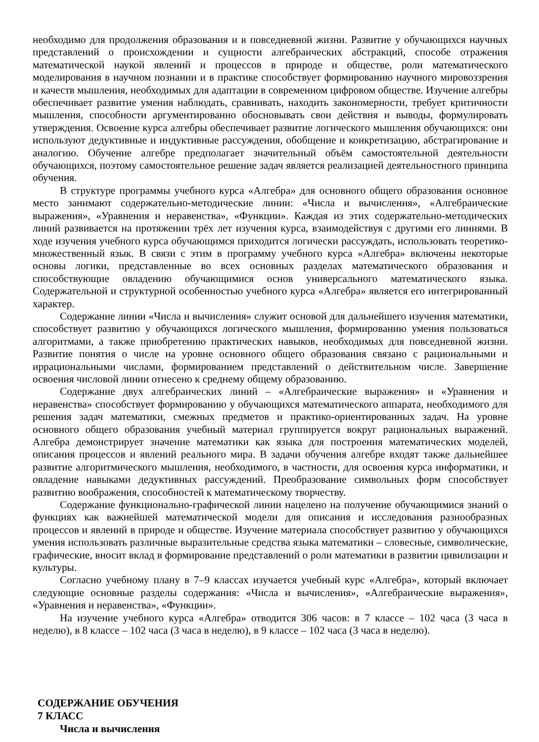необходимо для продолжения образования и в повседневной жизни. Развитие у обучающихся научных представлений о происхождении и сущности алгебраических абстракций, способе отражения математической наукой явлений и процессов в природе и обществе, роли математического моделирования в научном познании и в практике способствует формированию научного мировоззрения и качеств мышления, необходимых для адаптации в современном цифровом обществе. Изучение алгебры обеспечивает развитие умения наблюдать, сравнивать, находить закономерности, требует критичности мышления, способности аргументированно обосновывать свои действия и выводы, формулировать утверждения. Освоение курса алгебры обеспечивает развитие логического мышления обучающихся: они используют дедуктивные и индуктивные рассуждения, обобщение и конкретизацию, абстрагирование и аналогию. Обучение алгебре предполагает значительный объём самостоятельной деятельности обучающихся, поэтому самостоятельное решение задач является реализацией деятельностного принципа обучения.
В структуре программы учебного курса «Алгебра» для основного общего образования основное место занимают содержательно-методические линии: «Числа и вычисления», «Алгебраические выражения», «Уравнения и неравенства», «Функции». Каждая из этих содержательно-методических линий развивается на протяжении трёх лет изучения курса, взаимодействуя с другими его линиями. В ходе изучения учебного курса обучающимся приходится логически рассуждать, использовать теоретико-множественный язык. В связи с этим в программу учебного курса «Алгебра» включены некоторые основы логики, представленные во всех основных разделах математического образования и способствующие овладению обучающимися основ универсального математического языка. Содержательной и структурной особенностью учебного курса «Алгебра» является его интегрированный характер.
Содержание линии «Числа и вычисления» служит основой для дальнейшего изучения математики, способствует развитию у обучающихся логического мышления, формированию умения пользоваться алгоритмами, а также приобретению практических навыков, необходимых для повседневной жизни. Развитие понятия о числе на уровне основного общего образования связано с рациональными и иррациональными числами, формированием представлений о действительном числе. Завершение освоения числовой линии отнесено к среднему общему образованию.
Содержание двух алгебраических линий – «Алгебраические выражения» и «Уравнения и неравенства» способствует формированию у обучающихся математического аппарата, необходимого для решения задач математики, смежных предметов и практико-ориентированных задач. На уровне основного общего образования учебный материал группируется вокруг рациональных выражений. Алгебра демонстрирует значение математики как языка для построения математических моделей, описания процессов и явлений реального мира. В задачи обучения алгебре входят также дальнейшее развитие алгоритмического мышления, необходимого, в частности, для освоения курса информатики, и овладение навыками дедуктивных рассуждений. Преобразование символьных форм способствует развитию воображения, способностей к математическому творчеству.
Содержание функционально-графической линии нацелено на получение обучающимися знаний о функциях как важнейшей математической модели для описания и исследования разнообразных процессов и явлений в природе и обществе. Изучение материала способствует развитию у обучающихся умения использовать различные выразительные средства языка математики – словесные, символические, графические, вносит вклад в формирование представлений о роли математики в развитии цивилизации и культуры.
Согласно учебному плану в 7–9 классах изучается учебный курс «Алгебра», который включает следующие основные разделы содержания: «Числа и вычисления», «Алгебраические выражения», «Уравнения и неравенства», «Функции».
На изучение учебного курса «Алгебра» отводится 306 часов: в 7 классе – 102 часа (3 часа в неделю), в 8 классе – 102 часа (3 часа в неделю), в 9 классе – 102 часа (3 часа в неделю).
СОДЕРЖАНИЕ ОБУЧЕНИЯ
7 КЛАСС
Числа и вычисления